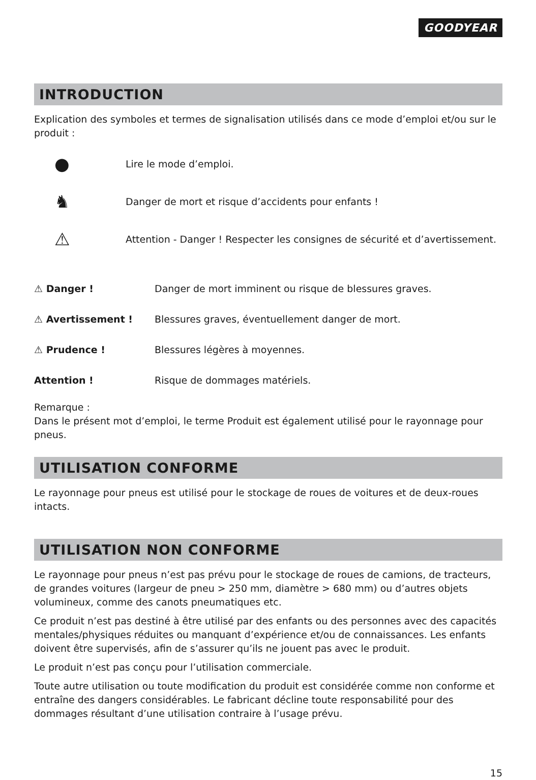GOODYEAR
INTRODUCTION
Explication des symboles et termes de signalisation utilisés dans ce mode d’emploi et/ou sur le produit :
● Lire le mode d’emploi.
♞ Danger de mort et risque d’accidents pour enfants !
⚠ Attention - Danger ! Respecter les consignes de sécurité et d’avertissement.
⚠ Danger ! Danger de mort imminent ou risque de blessures graves.
⚠ Avertissement ! Blessures graves, éventuellement danger de mort.
⚠ Prudence ! Blessures légères à moyennes.
Attention ! Risque de dommages matériels.
Remarque :
Dans le présent mot d’emploi, le terme Produit est également utilisé pour le rayonnage pour pneus.
UTILISATION CONFORME
Le rayonnage pour pneus est utilisé pour le stockage de roues de voitures et de deux-roues intacts.
UTILISATION NON CONFORME
Le rayonnage pour pneus n’est pas prévu pour le stockage de roues de camions, de tracteurs, de grandes voitures (largeur de pneu > 250 mm, diamètre > 680 mm) ou d’autres objets volumineux, comme des canots pneumatiques etc.
Ce produit n’est pas destiné à être utilisé par des enfants ou des personnes avec des capacités mentales/physiques réduites ou manquant d’expérience et/ou de connaissances. Les enfants doivent être supervisés, afin de s’assurer qu’ils ne jouent pas avec le produit.
Le produit n’est pas conçu pour l’utilisation commerciale.
Toute autre utilisation ou toute modification du produit est considérée comme non conforme et entraîne des dangers considérables. Le fabricant décline toute responsabilité pour des dommages résultant d’une utilisation contraire à l’usage prévu.
15